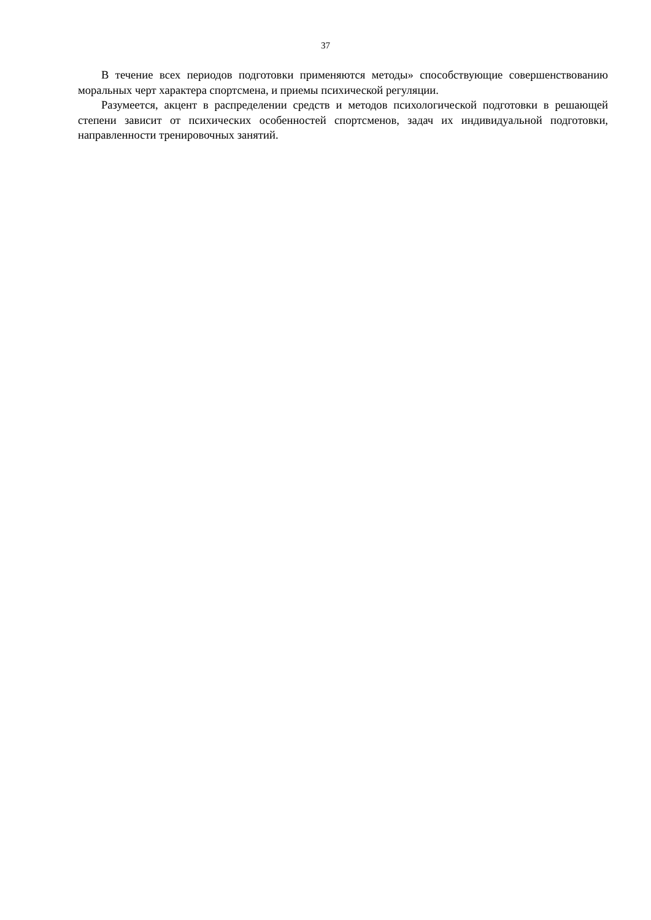37
В течение всех периодов подготовки применяются методы» способствующие совершенствованию моральных черт характера спортсмена, и приемы психической регуляции.
Разумеется, акцент в распределении средств и методов психологической подготовки в решающей степени зависит от психических особенностей спортсменов, задач их индивидуальной подготовки, направленности тренировочных занятий.